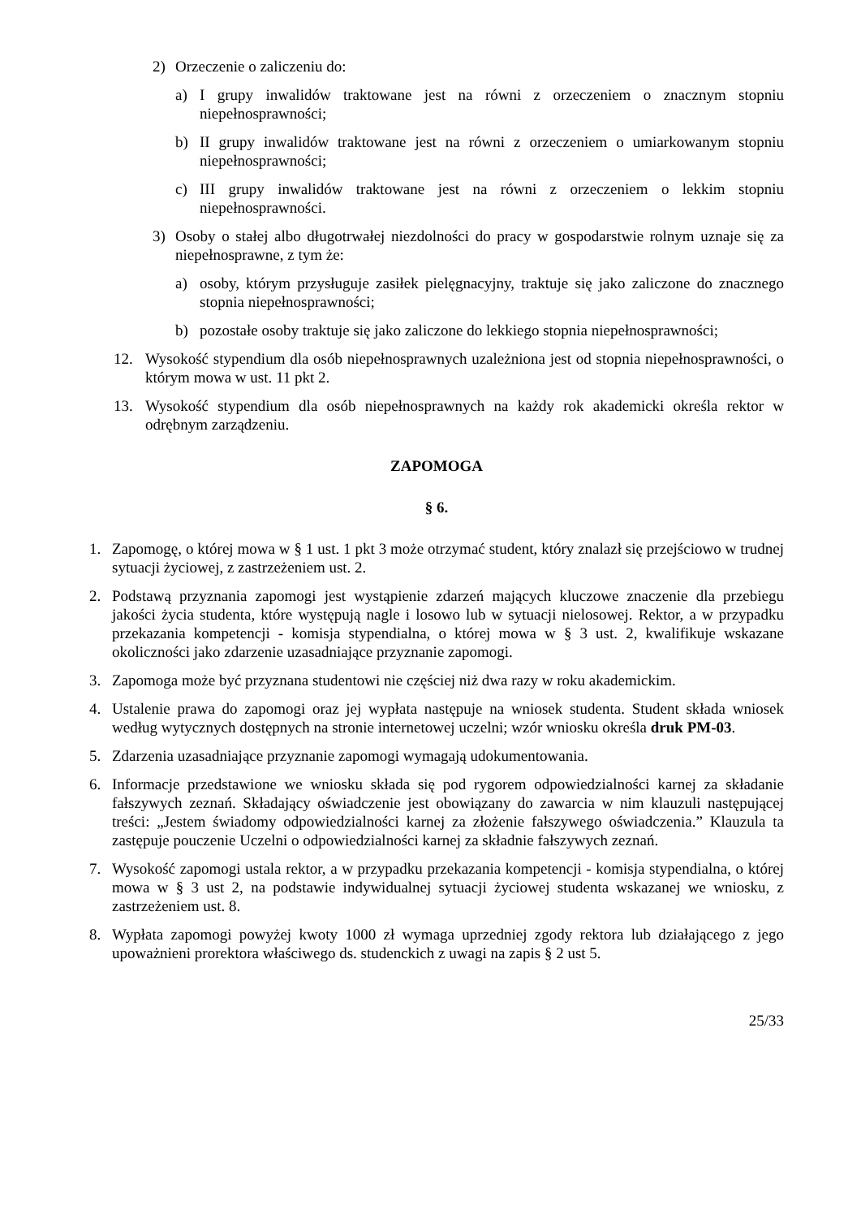2) Orzeczenie o zaliczeniu do:
a) I grupy inwalidów traktowane jest na równi z orzeczeniem o znacznym stopniu niepełnosprawności;
b) II grupy inwalidów traktowane jest na równi z orzeczeniem o umiarkowanym stopniu niepełnosprawności;
c) III grupy inwalidów traktowane jest na równi z orzeczeniem o lekkim stopniu niepełnosprawności.
3) Osoby o stałej albo długotrwałej niezdolności do pracy w gospodarstwie rolnym uznaje się za niepełnosprawne, z tym że:
a) osoby, którym przysługuje zasiłek pielęgnacyjny, traktuje się jako zaliczone do znacznego stopnia niepełnosprawności;
b) pozostałe osoby traktuje się jako zaliczone do lekkiego stopnia niepełnosprawności;
12. Wysokość stypendium dla osób niepełnosprawnych uzależniona jest od stopnia niepełnosprawności, o którym mowa w ust. 11 pkt 2.
13. Wysokość stypendium dla osób niepełnosprawnych na każdy rok akademicki określa rektor w odrębnym zarządzeniu.
ZAPOMOGA
§ 6.
1. Zapomogę, o której mowa w § 1 ust. 1 pkt 3 może otrzymać student, który znalazł się przejściowo w trudnej sytuacji życiowej, z zastrzeżeniem ust. 2.
2. Podstawą przyznania zapomogi jest wystąpienie zdarzeń mających kluczowe znaczenie dla przebiegu jakości życia studenta, które występują nagle i losowo lub w sytuacji nielosowej. Rektor, a w przypadku przekazania kompetencji - komisja stypendialna, o której mowa w § 3 ust. 2, kwalifikuje wskazane okoliczności jako zdarzenie uzasadniające przyznanie zapomogi.
3. Zapomoga może być przyznana studentowi nie częściej niż dwa razy w roku akademickim.
4. Ustalenie prawa do zapomogi oraz jej wypłata następuje na wniosek studenta. Student składa wniosek według wytycznych dostępnych na stronie internetowej uczelni; wzór wniosku określa druk PM-03.
5. Zdarzenia uzasadniające przyznanie zapomogi wymagają udokumentowania.
6. Informacje przedstawione we wniosku składa się pod rygorem odpowiedzialności karnej za składanie fałszywych zeznań. Składający oświadczenie jest obowiązany do zawarcia w nim klauzuli następującej treści: „Jestem świadomy odpowiedzialności karnej za złożenie fałszywego oświadczenia.” Klauzula ta zastępuje pouczenie Uczelni o odpowiedzialności karnej za składnie fałszywych zeznań.
7. Wysokość zapomogi ustala rektor, a w przypadku przekazania kompetencji - komisja stypendialna, o której mowa w § 3 ust 2, na podstawie indywidualnej sytuacji życiowej studenta wskazanej we wniosku, z zastrzeżeniem ust. 8.
8. Wypłata zapomogi powyżej kwoty 1000 zł wymaga uprzedniej zgody rektora lub działającego z jego upoważnieni prorektora właściwego ds. studenckich z uwagi na zapis § 2 ust 5.
25/33